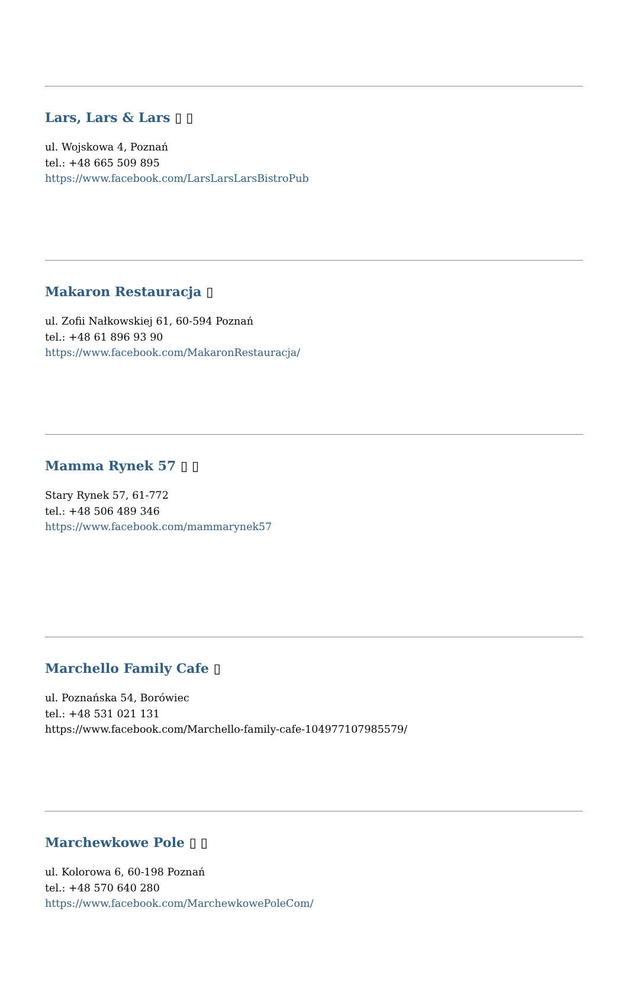Lars, Lars & Lars ▯ ▯
ul. Wojskowa 4, Poznań
tel.: +48 665 509 895
https://www.facebook.com/LarsLarsLarsBistroPub
Makaron Restauracja ▯
ul. Zofii Nałkowskiej 61, 60-594 Poznań
tel.: +48 61 896 93 90
https://www.facebook.com/MakaronRestauracja/
Mamma Rynek 57 ▯ ▯
Stary Rynek 57, 61-772
tel.: +48 506 489 346
https://www.facebook.com/mammarynek57
Marchello Family Cafe ▯
ul. Poznańska 54, Borówiec
tel.: +48 531 021 131
https://www.facebook.com/Marchello-family-cafe-104977107985579/
Marchewkowe Pole ▯ ▯
ul. Kolorowa 6, 60-198 Poznań
tel.: +48 570 640 280
https://www.facebook.com/MarchewkowePoleCom/